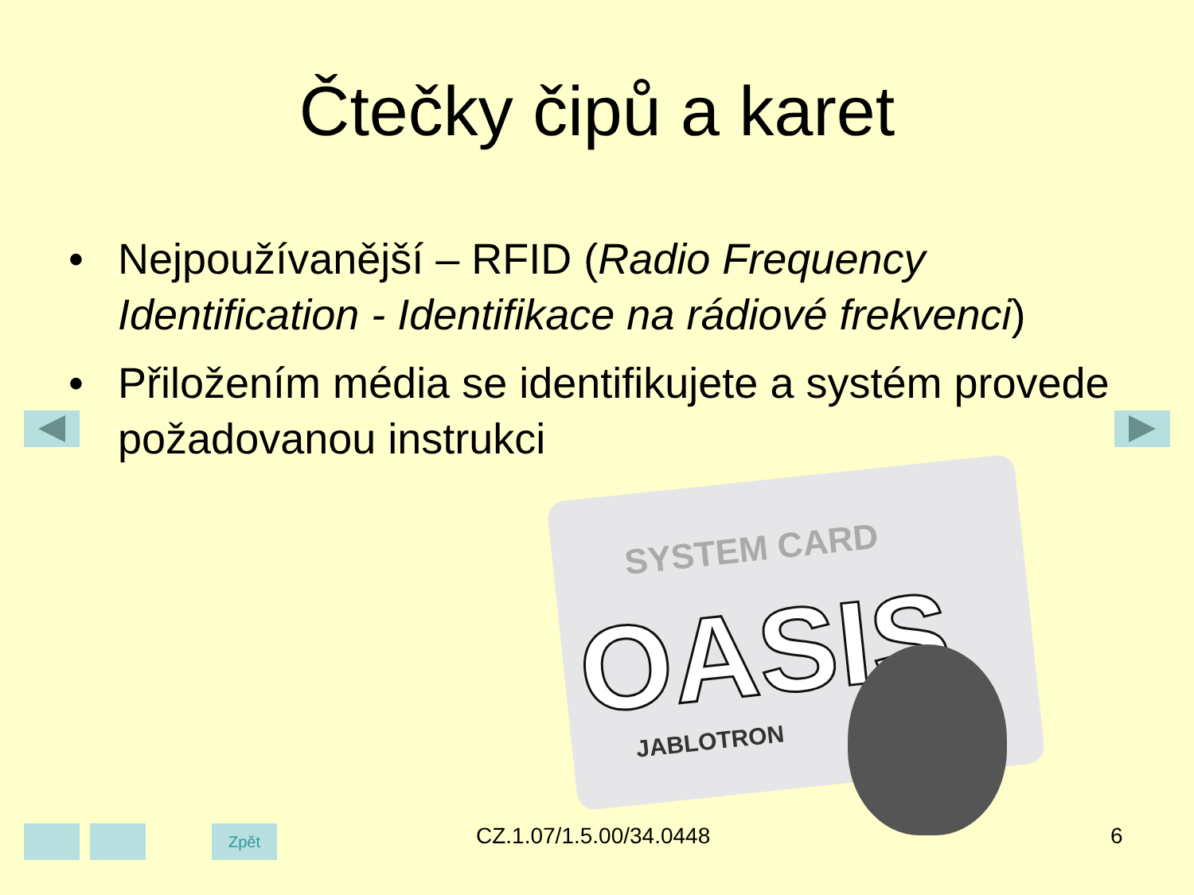Čtečky čipů a karet
• Nejpoužívanější – RFID (Radio Frequency Identification - Identifikace na rádiové frekvenci)
• Přiložením média se identifikujete a systém provede požadovanou instrukci
SYSTEM CARD
OASIS
JABLOTRON
Zpět CZ.1.07/1.5.00/34.0448 6